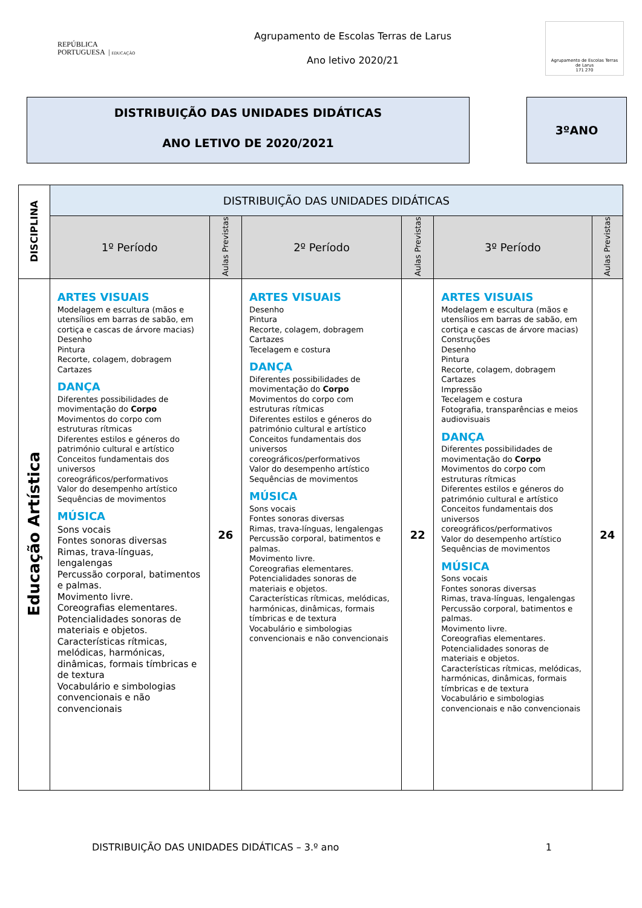REPÚBLICA
PORTUGUESA | EDUCAÇÃO
Agrupamento de Escolas Terras de Larus
Ano letivo 2020/21
Agrupamento de Escolas Terras de Larus
171 270
DISTRIBUIÇÃO DAS UNIDADES DIDÁTICAS
ANO LETIVO DE 2020/2021
3ºANO
| DISCIPLINA | DISTRIBUIÇÃO DAS UNIDADES DIDÁTICAS | | | | | |
| --- | --- | --- | --- | --- | --- | --- |
| | 1º Período | Aulas Previstas | 2º Período | Aulas Previstas | 3º Período | Aulas Previstas |
| Educação Artística | ARTES VISUAIS Modelagem e escultura (mãos e utensílios em barras de sabão, em cortiça e cascas de árvore macias) Desenho Pintura Recorte, colagem, dobragem Cartazes DANÇA Diferentes possibilidades de movimentação do Corpo Movimentos do corpo com estruturas rítmicas Diferentes estilos e géneros do património cultural e artístico Conceitos fundamentais dos universos coreográficos/performativos Valor do desempenho artístico Sequências de movimentos MÚSICA Sons vocais Fontes sonoras diversas Rimas, trava-línguas, lengalengas Percussão corporal, batimentos e palmas. Movimento livre. Coreografias elementares. Potencialidades sonoras de materiais e objetos. Características rítmicas, melódicas, harmónicas, dinâmicas, formais tímbricas e de textura Vocabulário e simbologias convencionais e não convencionais | 26 | ARTES VISUAIS Desenho Pintura Recorte, colagem, dobragem Cartazes Tecelagem e costura DANÇA Diferentes possibilidades de movimentação do Corpo Movimentos do corpo com estruturas rítmicas Diferentes estilos e géneros do património cultural e artístico Conceitos fundamentais dos universos coreográficos/performativos Valor do desempenho artístico Sequências de movimentos MÚSICA Sons vocais Fontes sonoras diversas Rimas, trava-línguas, lengalengas Percussão corporal, batimentos e palmas. Movimento livre. Coreografias elementares. Potencialidades sonoras de materiais e objetos. Características rítmicas, melódicas, harmónicas, dinâmicas, formais tímbricas e de textura Vocabulário e simbologias convencionais e não convencionais | 22 | ARTES VISUAIS Modelagem e escultura (mãos e utensílios em barras de sabão, em cortiça e cascas de árvore macias) Construções Desenho Pintura Recorte, colagem, dobragem Cartazes Impressão Tecelagem e costura Fotografia, transparências e meios audiovisuais DANÇA Diferentes possibilidades de movimentação do Corpo Movimentos do corpo com estruturas rítmicas Diferentes estilos e géneros do património cultural e artístico Conceitos fundamentais dos universos coreográficos/performativos Valor do desempenho artístico Sequências de movimentos MÚSICA Sons vocais Fontes sonoras diversas Rimas, trava-línguas, lengalengas Percussão corporal, batimentos e palmas. Movimento livre. Coreografias elementares. Potencialidades sonoras de materiais e objetos. Características rítmicas, melódicas, harmónicas, dinâmicas, formais tímbricas e de textura Vocabulário e simbologias convencionais e não convencionais | 24 |
DISTRIBUIÇÃO DAS UNIDADES DIDÁTICAS – 3.º ano 1